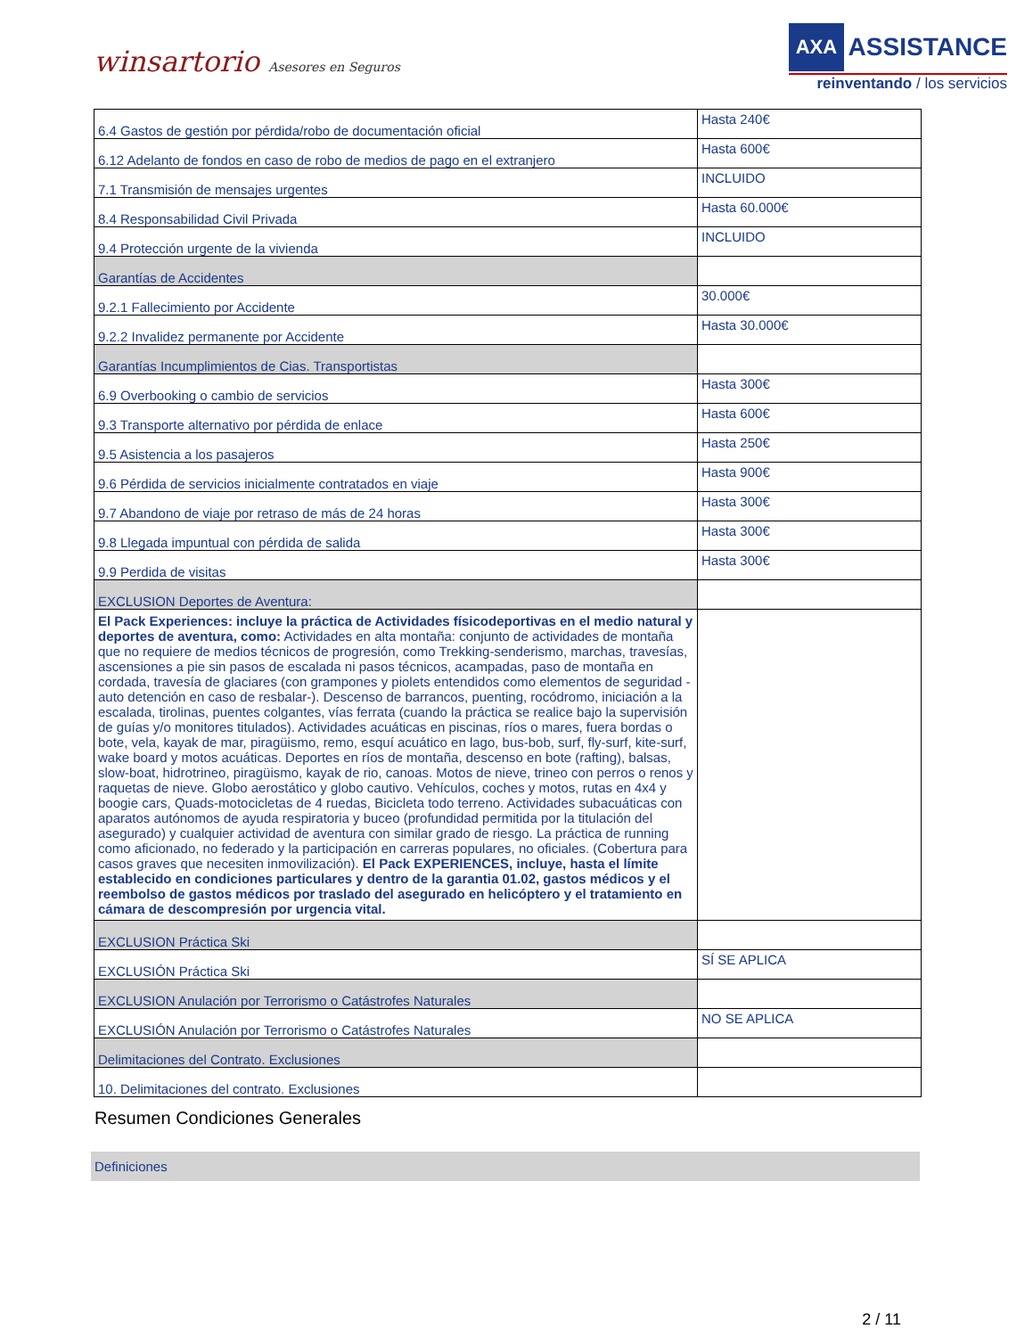winsartorio Asesores en Seguros
AXA ASSISTANCE
reinventando / los servicios
| 6.4 Gastos de gestión por pérdida/robo de documentación oficial | Hasta 240€ |
| 6.12 Adelanto de fondos en caso de robo de medios de pago en el extranjero | Hasta 600€ |
| 7.1 Transmisión de mensajes urgentes | INCLUIDO |
| 8.4 Responsabilidad Civil Privada | Hasta 60.000€ |
| 9.4 Protección urgente de la vivienda | INCLUIDO |
| Garantías de Accidentes | |
| 9.2.1 Fallecimiento por Accidente | 30.000€ |
| 9.2.2 Invalidez permanente por Accidente | Hasta 30.000€ |
| Garantías Incumplimientos de Cias. Transportistas | |
| 6.9 Overbooking o cambio de servicios | Hasta 300€ |
| 9.3 Transporte alternativo por pérdida de enlace | Hasta 600€ |
| 9.5 Asistencia a los pasajeros | Hasta 250€ |
| 9.6 Pérdida de servicios inicialmente contratados en viaje | Hasta 900€ |
| 9.7 Abandono de viaje por retraso de más de 24 horas | Hasta 300€ |
| 9.8 Llegada impuntual con pérdida de salida | Hasta 300€ |
| 9.9 Perdida de visitas | Hasta 300€ |
| EXCLUSION Deportes de Aventura: | |
| El Pack Experiences: incluye la práctica de Actividades físicodeportivas en el medio natural y deportes de aventura, como: Actividades en alta montaña: conjunto de actividades de montaña que no requiere de medios técnicos de progresión, como Trekking-senderismo, marchas, travesías, ascensiones a pie sin pasos de escalada ni pasos técnicos, acampadas, paso de montaña en cordada, travesía de glaciares (con grampones y piolets entendidos como elementos de seguridad -auto detención en caso de resbalar-). Descenso de barrancos, puenting, rocódromo, iniciación a la escalada, tirolinas, puentes colgantes, vías ferrata (cuando la práctica se realice bajo la supervisión de guías y/o monitores titulados). Actividades acuáticas en piscinas, ríos o mares, fuera bordas o bote, vela, kayak de mar, piragüismo, remo, esquí acuático en lago, bus-bob, surf, fly-surf, kite-surf, wake board y motos acuáticas. Deportes en ríos de montaña, descenso en bote (rafting), balsas, slow-boat, hidrotrineo, piragüismo, kayak de rio, canoas. Motos de nieve, trineo con perros o renos y raquetas de nieve. Globo aerostático y globo cautivo. Vehículos, coches y motos, rutas en 4x4 y boogie cars, Quads-motocicletas de 4 ruedas, Bicicleta todo terreno. Actividades subacuáticas con aparatos autónomos de ayuda respiratoria y buceo (profundidad permitida por la titulación del asegurado) y cualquier actividad de aventura con similar grado de riesgo. La práctica de running como aficionado, no federado y la participación en carreras populares, no oficiales. (Cobertura para casos graves que necesiten inmovilización). El Pack EXPERIENCES, incluye, hasta el límite establecido en condiciones particulares y dentro de la garantia 01.02, gastos médicos y el reembolso de gastos médicos por traslado del asegurado en helicóptero y el tratamiento en cámara de descompresión por urgencia vital. | |
| EXCLUSION Práctica Ski | |
| EXCLUSIÓN Práctica Ski | SÍ SE APLICA |
| EXCLUSION Anulación por Terrorismo o Catástrofes Naturales | |
| EXCLUSIÓN Anulación por Terrorismo o Catástrofes Naturales | NO SE APLICA |
| Delimitaciones del Contrato. Exclusiones | |
| 10. Delimitaciones del contrato. Exclusiones | |
Resumen Condiciones Generales
Definiciones
2 / 11